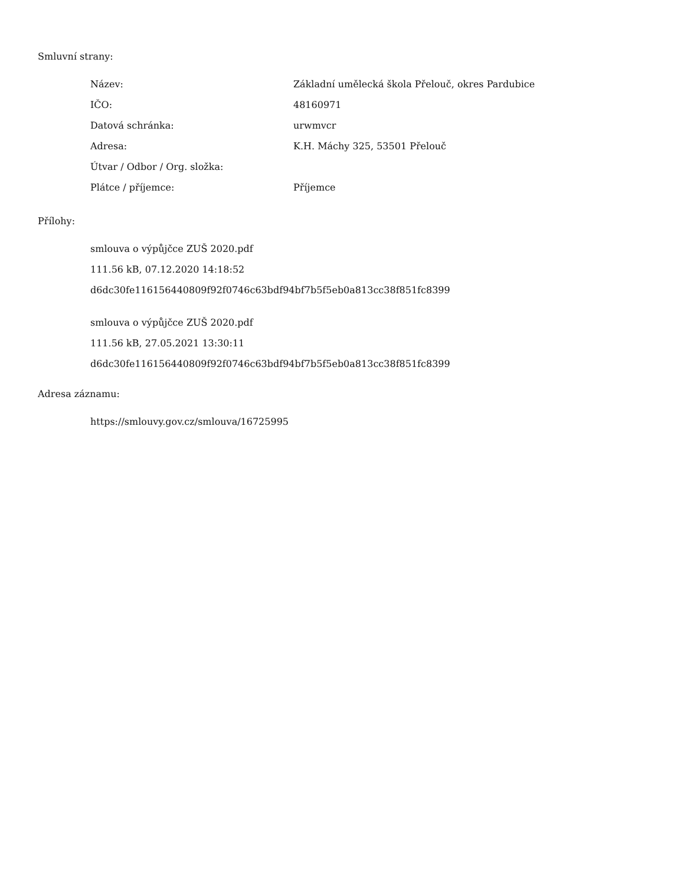Smluvní strany:
| Název: | Základní umělecká škola Přelouč, okres Pardubice |
| IČO: | 48160971 |
| Datová schránka: | urwmvcr |
| Adresa: | K.H. Máchy 325, 53501 Přelouč |
| Útvar / Odbor / Org. složka: | |
| Plátce / příjemce: | Příjemce |
Přílohy:
smlouva o výpůjčce ZUŠ 2020.pdf
111.56 kB, 07.12.2020 14:18:52
d6dc30fe116156440809f92f0746c63bdf94bf7b5f5eb0a813cc38f851fc8399
smlouva o výpůjčce ZUŠ 2020.pdf
111.56 kB, 27.05.2021 13:30:11
d6dc30fe116156440809f92f0746c63bdf94bf7b5f5eb0a813cc38f851fc8399
Adresa záznamu:
https://smlouvy.gov.cz/smlouva/16725995